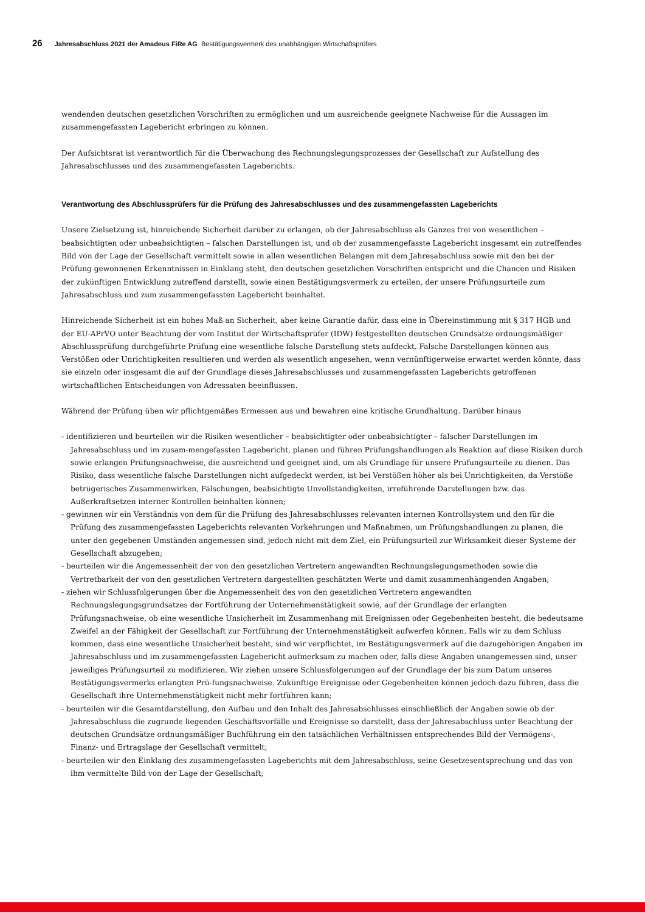26 Jahresabschluss 2021 der Amadeus FiRe AG Bestätigungsvermerk des unabhängigen Wirtschaftsprüfers
wendenden deutschen gesetzlichen Vorschriften zu ermöglichen und um ausreichende geeignete Nachweise für die Aussagen im zusammengefassten Lagebericht erbringen zu können.
Der Aufsichtsrat ist verantwortlich für die Überwachung des Rechnungslegungsprozesses der Gesellschaft zur Aufstellung des Jahresabschlusses und des zusammengefassten Lageberichts.
Verantwortung des Abschlussprüfers für die Prüfung des Jahresabschlusses und des zusammengefassten Lageberichts
Unsere Zielsetzung ist, hinreichende Sicherheit darüber zu erlangen, ob der Jahresabschluss als Ganzes frei von wesentlichen – beabsichtigten oder unbeabsichtigten – falschen Darstellungen ist, und ob der zusammengefasste Lagebericht insgesamt ein zutreffendes Bild von der Lage der Gesellschaft vermittelt sowie in allen wesentlichen Belangen mit dem Jahresabschluss sowie mit den bei der Prüfung gewonnenen Erkenntnissen in Einklang steht, den deutschen gesetzlichen Vorschriften entspricht und die Chancen und Risiken der zukünftigen Entwicklung zutreffend darstellt, sowie einen Bestätigungsvermerk zu erteilen, der unsere Prüfungsurteile zum Jahresabschluss und zum zusammengefassten Lagebericht beinhaltet.
Hinreichende Sicherheit ist ein hohes Maß an Sicherheit, aber keine Garantie dafür, dass eine in Übereinstimmung mit § 317 HGB und der EU-APrVO unter Beachtung der vom Institut der Wirtschaftsprüfer (IDW) festgestellten deutschen Grundsätze ordnungsmäßiger Abschlussprüfung durchgeführte Prüfung eine wesentliche falsche Darstellung stets aufdeckt. Falsche Darstellungen können aus Verstößen oder Unrichtigkeiten resultieren und werden als wesentlich angesehen, wenn vernünftigerweise erwartet werden könnte, dass sie einzeln oder insgesamt die auf der Grundlage dieses Jahresabschlusses und zusammengefassten Lageberichts getroffenen wirtschaftlichen Entscheidungen von Adressaten beeinflussen.
Während der Prüfung üben wir pflichtgemäßes Ermessen aus und bewahren eine kritische Grundhaltung. Darüber hinaus
- identifizieren und beurteilen wir die Risiken wesentlicher – beabsichtigter oder unbeabsichtigter – falscher Darstellungen im Jahresabschluss und im zusam-mengefassten Lagebericht, planen und führen Prüfungshandlungen als Reaktion auf diese Risiken durch sowie erlangen Prüfungsnachweise, die ausreichend und geeignet sind, um als Grundlage für unsere Prüfungsurteile zu dienen. Das Risiko, dass wesentliche falsche Darstellungen nicht aufgedeckt werden, ist bei Verstößen höher als bei Unrichtigkeiten, da Verstöße betrügerisches Zusammenwirken, Fälschungen, beabsichtigte Unvollständigkeiten, irreführende Darstellungen bzw. das Außerkraftsetzen interner Kontrollen beinhalten können;
- gewinnen wir ein Verständnis von dem für die Prüfung des Jahresabschlusses relevanten internen Kontrollsystem und den für die Prüfung des zusammengefassten Lageberichts relevanten Vorkehrungen und Maßnahmen, um Prüfungshandlungen zu planen, die unter den gegebenen Umständen angemessen sind, jedoch nicht mit dem Ziel, ein Prüfungsurteil zur Wirksamkeit dieser Systeme der Gesellschaft abzugeben;
- beurteilen wir die Angemessenheit der von den gesetzlichen Vertretern angewandten Rechnungslegungsmethoden sowie die Vertretbarkeit der von den gesetzlichen Vertretern dargestellten geschätzten Werte und damit zusammenhängenden Angaben;
- ziehen wir Schlussfolgerungen über die Angemessenheit des von den gesetzlichen Vertretern angewandten Rechnungslegungsgrundsatzes der Fortführung der Unternehmenstätigkeit sowie, auf der Grundlage der erlangten Prüfungsnachweise, ob eine wesentliche Unsicherheit im Zusammenhang mit Ereignissen oder Gegebenheiten besteht, die bedeutsame Zweifel an der Fähigkeit der Gesellschaft zur Fortführung der Unternehmenstätigkeit aufwerfen können. Falls wir zu dem Schluss kommen, dass eine wesentliche Unsicherheit besteht, sind wir verpflichtet, im Bestätigungsvermerk auf die dazugehörigen Angaben im Jahresabschluss und im zusammengefassten Lagebericht aufmerksam zu machen oder, falls diese Angaben unangemessen sind, unser jeweiliges Prüfungsurteil zu modifizieren. Wir ziehen unsere Schlussfolgerungen auf der Grundlage der bis zum Datum unseres Bestätigungsvermerks erlangten Prü-fungsnachweise. Zukünftige Ereignisse oder Gegebenheiten können jedoch dazu führen, dass die Gesellschaft ihre Unternehmenstätigkeit nicht mehr fortführen kann;
- beurteilen wir die Gesamtdarstellung, den Aufbau und den Inhalt des Jahresabschlusses einschließlich der Angaben sowie ob der Jahresabschluss die zugrunde liegenden Geschäftsvorfälle und Ereignisse so darstellt, dass der Jahresabschluss unter Beachtung der deutschen Grundsätze ordnungsmäßiger Buchführung ein den tatsächlichen Verhältnissen entsprechendes Bild der Vermögens-, Finanz- und Ertragslage der Gesellschaft vermittelt;
- beurteilen wir den Einklang des zusammengefassten Lageberichts mit dem Jahresabschluss, seine Gesetzesentsprechung und das von ihm vermittelte Bild von der Lage der Gesellschaft;